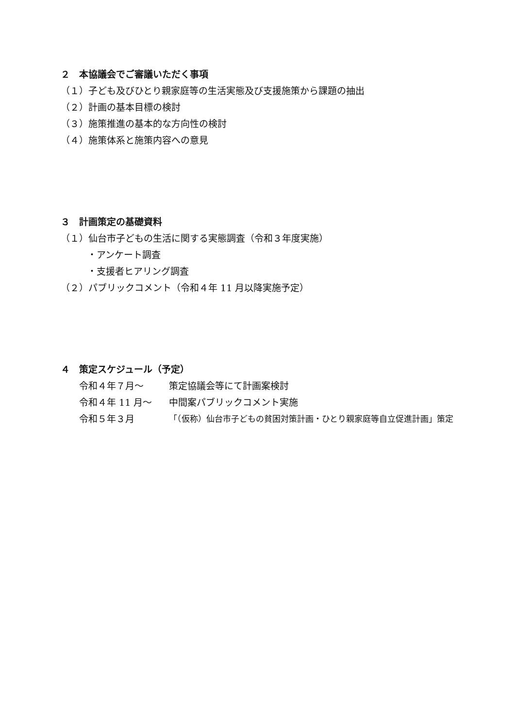２　本協議会でご審議いただく事項
（１）子ども及びひとり親家庭等の生活実態及び支援施策から課題の抽出
（２）計画の基本目標の検討
（３）施策推進の基本的な方向性の検討
（４）施策体系と施策内容への意見
３　計画策定の基礎資料
（１）仙台市子どもの生活に関する実態調査（令和３年度実施）
・アンケート調査
・支援者ヒアリング調査
（２）パブリックコメント（令和４年 11 月以降実施予定）
４　策定スケジュール（予定）
令和４年７月～ 策定協議会等にて計画案検討
令和４年 11 月～ 中間案パブリックコメント実施
令和５年３月 「（仮称）仙台市子どもの貧困対策計画・ひとり親家庭等自立促進計画」策定